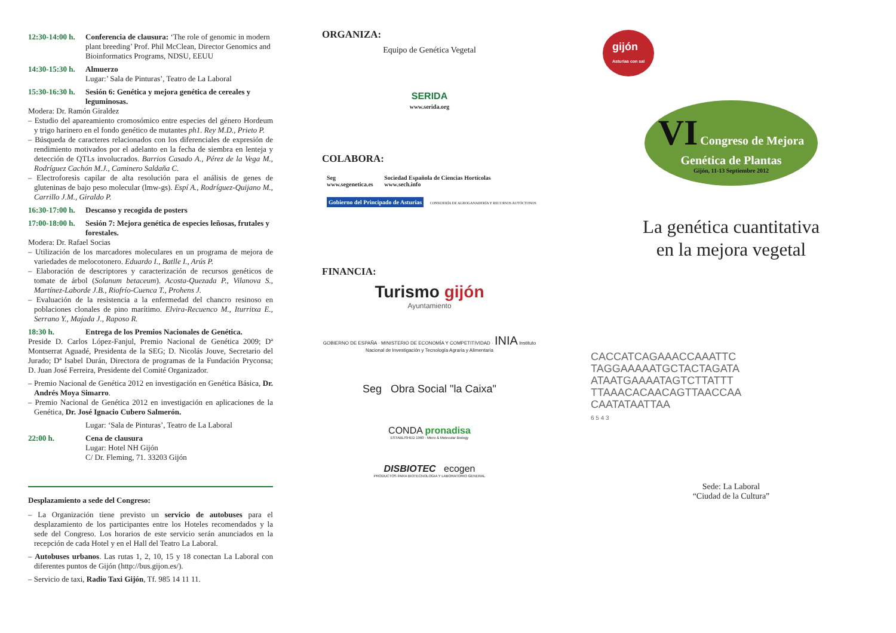12:30-14:00 h.
Conferencia de clausura: ‘The role of genomic in modern plant breeding’ Prof. Phil McClean, Director Genomics and Bioinformatics Programs, NDSU, EEUU
14:30-15:30 h.
Almuerzo
Lugar:’ Sala de Pinturas’, Teatro de La Laboral
15:30-16:30 h.
Sesión 6: Genética y mejora genética de cereales y leguminosas.
Modera: Dr. Ramón Giraldez
– Estudio del apareamiento cromosómico entre especies del género Hordeum y trigo harinero en el fondo genético de mutantes ph1. Rey M.D., Prieto P.
– Búsqueda de caracteres relacionados con los diferenciales de expresión de rendimiento motivados por el adelanto en la fecha de siembra en lenteja y detección de QTLs involucrados. Barrios Casado A., Pérez de la Vega M., Rodríguez Cachón M.J., Caminero Saldaña C.
– Electroforesis capilar de alta resolución para el análisis de genes de gluteninas de bajo peso molecular (lmw-gs). Espí A., Rodríguez-Quijano M., Carrillo J.M., Giraldo P.
16:30-17:00 h.
Descanso y recogida de posters
17:00-18:00 h.
Sesión 7: Mejora genética de especies leñosas, frutales y forestales.
Modera: Dr. Rafael Socias
– Utilización de los marcadores moleculares en un programa de mejora de variedades de melocotonero. Eduardo I., Batlle I., Arús P.
– Elaboración de descriptores y caracterización de recursos genéticos de tomate de árbol (Solanum betaceum). Acosta-Quezada P., Vilanova S., Martínez-Laborde J.B., Riofrío-Cuenca T., Prohens J.
– Evaluación de la resistencia a la enfermedad del chancro resinoso en poblaciones clonales de pino marítimo. Elvira-Recuenco M., Iturritxa E., Serrano Y., Majada J., Raposo R.
18:30 h. Entrega de los Premios Nacionales de Genética.
Preside D. Carlos López-Fanjul, Premio Nacional de Genética 2009; Dª Montserrat Aguadé, Presidenta de la SEG; D. Nicolás Jouve, Secretario del Jurado; Dª Isabel Durán, Directora de programas de la Fundación Pryconsa; D. Juan José Ferreira, Presidente del Comité Organizador.
– Premio Nacional de Genética 2012 en investigación en Genética Básica, Dr. Andrés Moya Simarro.
– Premio Nacional de Genética 2012 en investigación en aplicaciones de la Genética, Dr. José Ignacio Cubero Salmerón.
Lugar: ‘Sala de Pinturas’, Teatro de La Laboral
22:00 h. Cena de clausura
Lugar: Hotel NH Gijón
C/ Dr. Fleming, 71. 33203 Gijón
Desplazamiento a sede del Congreso:
– La Organización tiene previsto un servicio de autobuses para el desplazamiento de los participantes entre los Hoteles recomendados y la sede del Congreso. Los horarios de este servicio serán anunciados en la recepción de cada Hotel y en el Hall del Teatro La Laboral.
– Autobuses urbanos. Las rutas 1, 2, 10, 15 y 18 conectan La Laboral con diferentes puntos de Gijón (http://bus.gijon.es/).
– Servicio de taxi, Radio Taxi Gijón, Tf. 985 14 11 11.
ORGANIZA:
Equipo de Genética Vegetal
SERIDA
www.serida.org
COLABORA:
Seg
www.segenetica.es Sociedad Española de Ciencias Hortícolas
www.sech.info Gobierno del Principado de Asturias CONSEJERÍA DE AGROGANADERÍA Y RECURSOS AUTÓCTONOS
FINANCIA:
Turismo gijón
Ayuntamiento
GOBIERNO DE ESPAÑA · MINISTERIO DE ECONOMÍA Y COMPETITIVIDAD · INIA Instituto Nacional de Investigación y Tecnología Agraria y Alimentaria
Seg Obra Social "la Caixa"
CONDA pronadisa
ESTABLISHED 1960 · Micro & Molecular Biology
DISBIOTEC ecogen
PRODUCTOS PARA BIOTECNOLOGIA Y LABORATORIO GENERAL
gijón
Asturias con sal
VI Congreso de Mejora Genética de Plantas
Gijón, 11-13 Septiembre 2012
La genética cuantitativa
en la mejora vegetal
CACCATCAGAAACCAAATTC
TAGGAAAAATGCTACTAGATA
ATAATGAAAATAGTCTTATTT
TTAAACACAACAGTTAACCAA
CAATATAATTAA
6 5 4 3
Sede: La Laboral
“Ciudad de la Cultura”